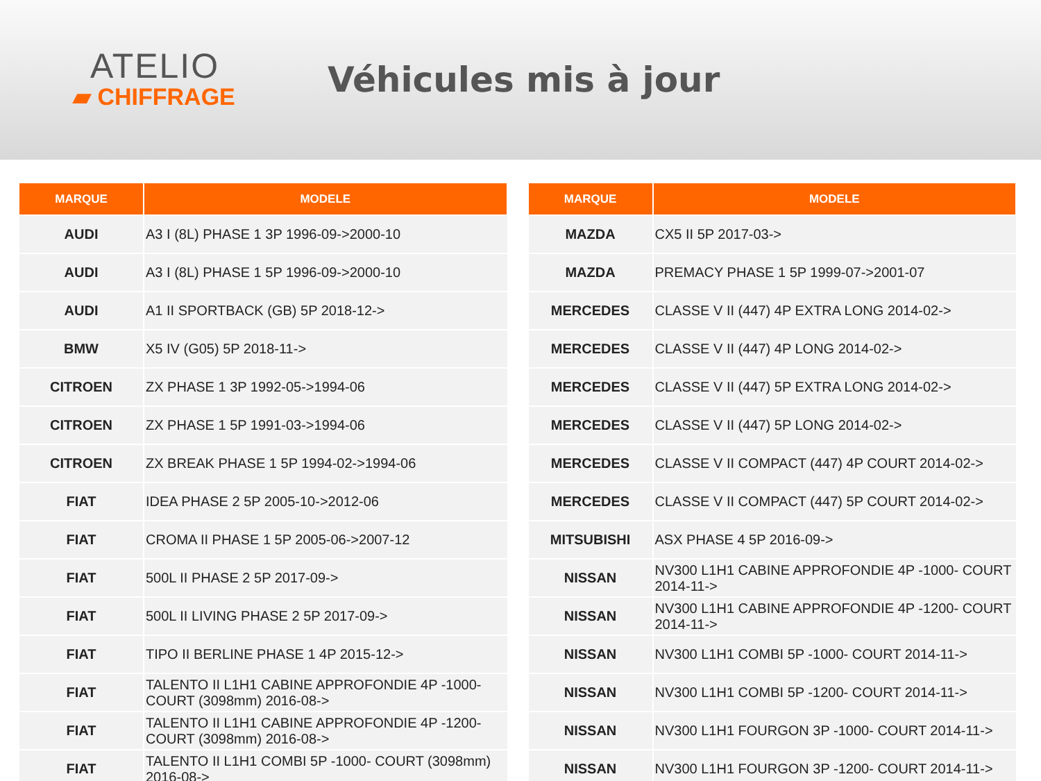ATELIO
▰ CHIFFRAGE
Véhicules mis à jour
| MARQUE | MODELE |
| --- | --- |
| AUDI | A3 I (8L) PHASE 1 3P 1996-09->2000-10 |
| AUDI | A3 I (8L) PHASE 1 5P 1996-09->2000-10 |
| AUDI | A1 II SPORTBACK (GB) 5P 2018-12-> |
| BMW | X5 IV (G05) 5P 2018-11-> |
| CITROEN | ZX PHASE 1 3P 1992-05->1994-06 |
| CITROEN | ZX PHASE 1 5P 1991-03->1994-06 |
| CITROEN | ZX BREAK PHASE 1 5P 1994-02->1994-06 |
| FIAT | IDEA PHASE 2 5P 2005-10->2012-06 |
| FIAT | CROMA II PHASE 1 5P 2005-06->2007-12 |
| FIAT | 500L II PHASE 2 5P 2017-09-> |
| FIAT | 500L II LIVING PHASE 2 5P 2017-09-> |
| FIAT | TIPO II BERLINE PHASE 1 4P 2015-12-> |
| FIAT | TALENTO II L1H1 CABINE APPROFONDIE 4P -1000- COURT (3098mm) 2016-08-> |
| FIAT | TALENTO II L1H1 CABINE APPROFONDIE 4P -1200- COURT (3098mm) 2016-08-> |
| FIAT | TALENTO II L1H1 COMBI 5P -1000- COURT (3098mm) 2016-08-> |
| MARQUE | MODELE |
| --- | --- |
| MAZDA | CX5 II 5P 2017-03-> |
| MAZDA | PREMACY PHASE 1 5P 1999-07->2001-07 |
| MERCEDES | CLASSE V II (447) 4P EXTRA LONG 2014-02-> |
| MERCEDES | CLASSE V II (447) 4P LONG 2014-02-> |
| MERCEDES | CLASSE V II (447) 5P EXTRA LONG 2014-02-> |
| MERCEDES | CLASSE V II (447) 5P LONG 2014-02-> |
| MERCEDES | CLASSE V II COMPACT (447) 4P COURT 2014-02-> |
| MERCEDES | CLASSE V II COMPACT (447) 5P COURT 2014-02-> |
| MITSUBISHI | ASX PHASE 4 5P 2016-09-> |
| NISSAN | NV300 L1H1 CABINE APPROFONDIE 4P -1000- COURT 2014-11-> |
| NISSAN | NV300 L1H1 CABINE APPROFONDIE 4P -1200- COURT 2014-11-> |
| NISSAN | NV300 L1H1 COMBI 5P -1000- COURT 2014-11-> |
| NISSAN | NV300 L1H1 COMBI 5P -1200- COURT 2014-11-> |
| NISSAN | NV300 L1H1 FOURGON 3P -1000- COURT 2014-11-> |
| NISSAN | NV300 L1H1 FOURGON 3P -1200- COURT 2014-11-> |